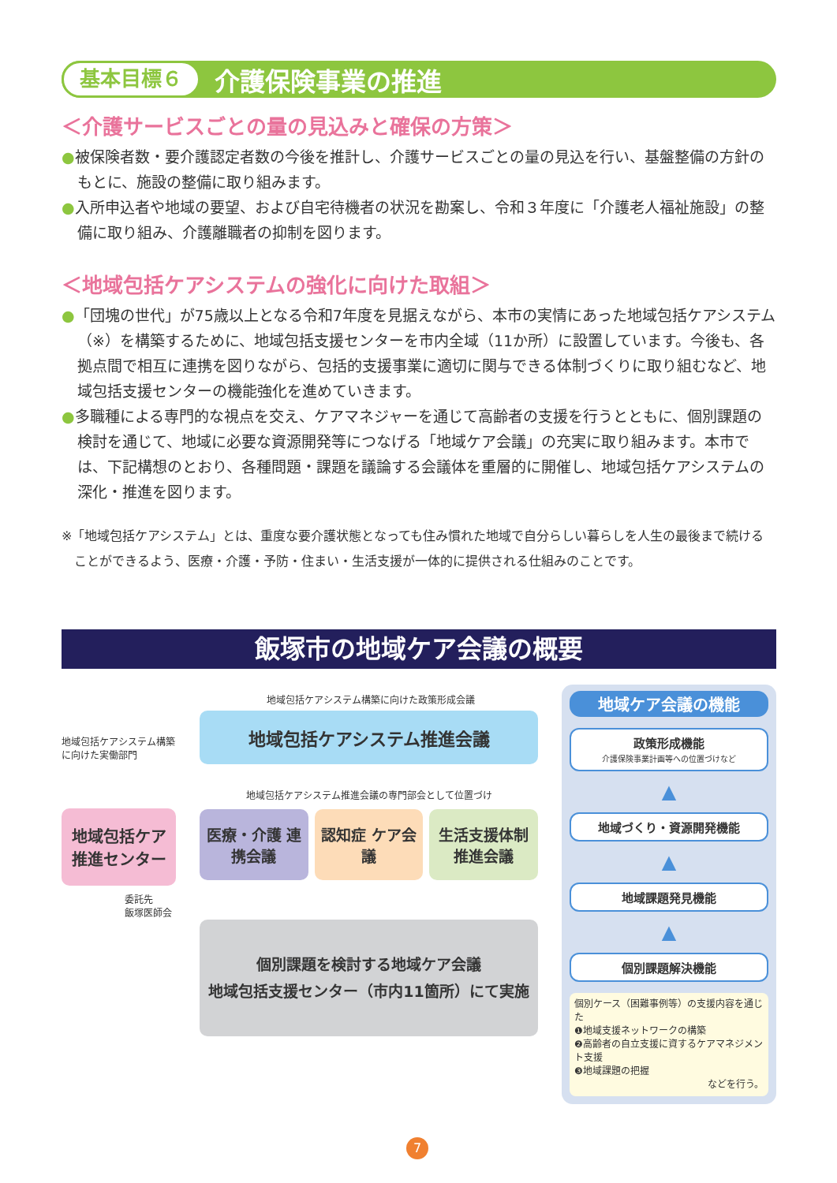基本目標６ 介護保険事業の推進
＜介護サービスごとの量の見込みと確保の方策＞
●被保険者数・要介護認定者数の今後を推計し、介護サービスごとの量の見込を行い、基盤整備の方針のもとに、施設の整備に取り組みます。
●入所申込者や地域の要望、および自宅待機者の状況を勘案し、令和３年度に「介護老人福祉施設」の整備に取り組み、介護離職者の抑制を図ります。
＜地域包括ケアシステムの強化に向けた取組＞
●「団塊の世代」が75歳以上となる令和7年度を見据えながら、本市の実情にあった地域包括ケアシステム（※）を構築するために、地域包括支援センターを市内全域（11か所）に設置しています。今後も、各拠点間で相互に連携を図りながら、包括的支援事業に適切に関与できる体制づくりに取り組むなど、地域包括支援センターの機能強化を進めていきます。
●多職種による専門的な視点を交え、ケアマネジャーを通じて高齢者の支援を行うとともに、個別課題の検討を通じて、地域に必要な資源開発等につなげる「地域ケア会議」の充実に取り組みます。本市では、下記構想のとおり、各種問題・課題を議論する会議体を重層的に開催し、地域包括ケアシステムの深化・推進を図ります。
※「地域包括ケアシステム」とは、重度な要介護状態となっても住み慣れた地域で自分らしい暮らしを人生の最後まで続けることができるよう、医療・介護・予防・住まい・生活支援が一体的に提供される仕組みのことです。
飯塚市の地域ケア会議の概要
地域包括ケアシステム構築に向けた政策形成会議
地域包括ケアシステム構築に向けた実働部門
地域包括ケア 推進センター
委託先
飯塚医師会
地域包括ケアシステム推進会議
地域包括ケアシステム推進会議の専門部会として位置づけ
医療・介護 連携会議 認知症 ケア会議 生活支援体制 推進会議
個別課題を検討する地域ケア会議
地域包括支援センター（市内11箇所）にて実施
地域ケア会議の機能
政策形成機能
介護保険事業計画等への位置づけなど
▲
地域づくり・資源開発機能
▲
地域課題発見機能
▲
個別課題解決機能
個別ケース（困難事例等）の支援内容を通じた
❶地域支援ネットワークの構築
❷高齢者の自立支援に資するケアマネジメント支援
❸地域課題の把握
などを行う。
7